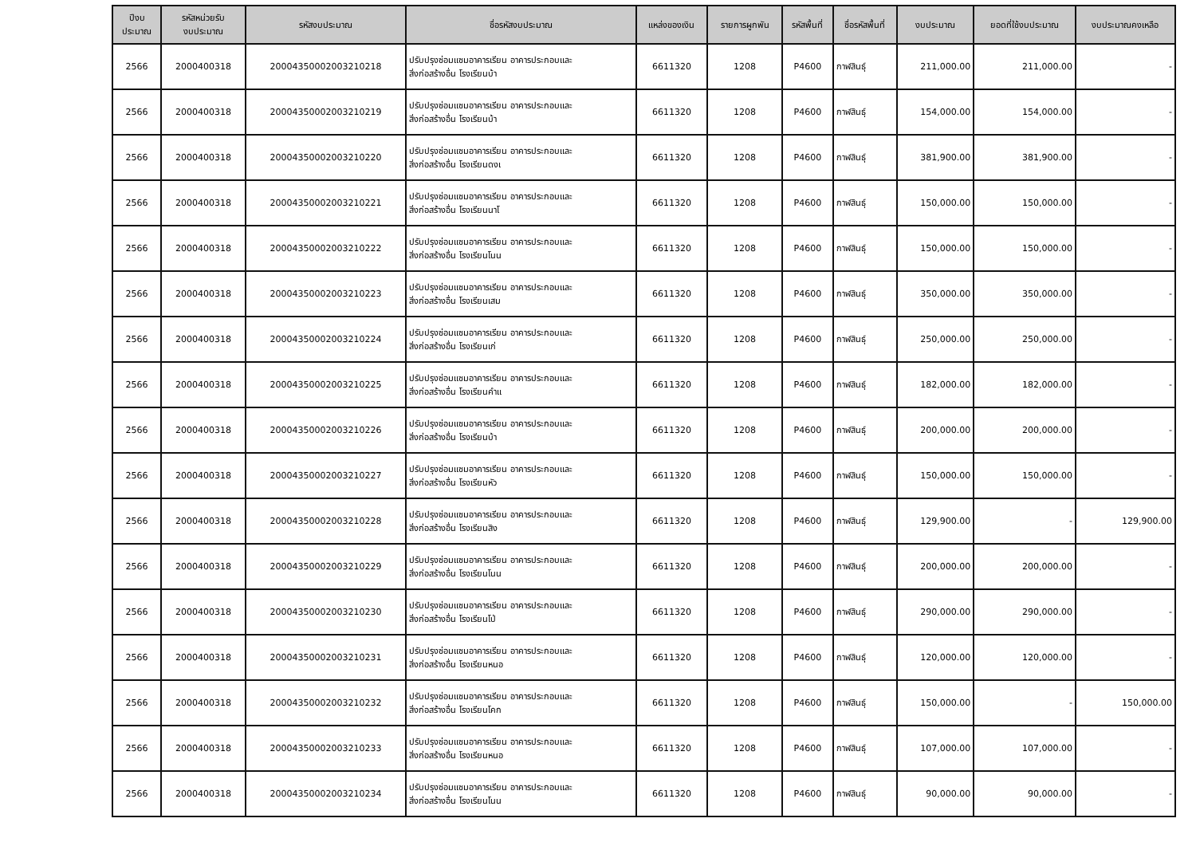| ปีงบ ประมาณ | รหัสหน่วยรับ งบประมาณ | รหัสงบประมาณ | ชื่อรหัสงบประมาณ | แหล่งของเงิน | รายการผูกพัน | รหัสพื้นที่ | ชื่อรหัสพื้นที่ | งบประมาณ | ยอดที่ใช้งบประมาณ | งบประมาณคงเหลือ |
| --- | --- | --- | --- | --- | --- | --- | --- | --- | --- | --- |
| 2566 | 2000400318 | 20004350002003210218 | ปรับปรุงซ่อมแซมอาคารเรียน อาคารประกอบและ สิ่งก่อสร้างอื่น โรงเรียนบ้า | 6611320 | 1208 | P4600 | กาฬสินธุ์ | 211,000.00 | 211,000.00 | - |
| 2566 | 2000400318 | 20004350002003210219 | ปรับปรุงซ่อมแซมอาคารเรียน อาคารประกอบและ สิ่งก่อสร้างอื่น โรงเรียนบ้า | 6611320 | 1208 | P4600 | กาฬสินธุ์ | 154,000.00 | 154,000.00 | - |
| 2566 | 2000400318 | 20004350002003210220 | ปรับปรุงซ่อมแซมอาคารเรียน อาคารประกอบและ สิ่งก่อสร้างอื่น โรงเรียนดงเ | 6611320 | 1208 | P4600 | กาฬสินธุ์ | 381,900.00 | 381,900.00 | - |
| 2566 | 2000400318 | 20004350002003210221 | ปรับปรุงซ่อมแซมอาคารเรียน อาคารประกอบและ สิ่งก่อสร้างอื่น โรงเรียนนาโ | 6611320 | 1208 | P4600 | กาฬสินธุ์ | 150,000.00 | 150,000.00 | - |
| 2566 | 2000400318 | 20004350002003210222 | ปรับปรุงซ่อมแซมอาคารเรียน อาคารประกอบและ สิ่งก่อสร้างอื่น โรงเรียนโนน | 6611320 | 1208 | P4600 | กาฬสินธุ์ | 150,000.00 | 150,000.00 | - |
| 2566 | 2000400318 | 20004350002003210223 | ปรับปรุงซ่อมแซมอาคารเรียน อาคารประกอบและ สิ่งก่อสร้างอื่น โรงเรียนเสม | 6611320 | 1208 | P4600 | กาฬสินธุ์ | 350,000.00 | 350,000.00 | - |
| 2566 | 2000400318 | 20004350002003210224 | ปรับปรุงซ่อมแซมอาคารเรียน อาคารประกอบและ สิ่งก่อสร้างอื่น โรงเรียนเก่ | 6611320 | 1208 | P4600 | กาฬสินธุ์ | 250,000.00 | 250,000.00 | - |
| 2566 | 2000400318 | 20004350002003210225 | ปรับปรุงซ่อมแซมอาคารเรียน อาคารประกอบและ สิ่งก่อสร้างอื่น โรงเรียนคำแ | 6611320 | 1208 | P4600 | กาฬสินธุ์ | 182,000.00 | 182,000.00 | - |
| 2566 | 2000400318 | 20004350002003210226 | ปรับปรุงซ่อมแซมอาคารเรียน อาคารประกอบและ สิ่งก่อสร้างอื่น โรงเรียนบ้า | 6611320 | 1208 | P4600 | กาฬสินธุ์ | 200,000.00 | 200,000.00 | - |
| 2566 | 2000400318 | 20004350002003210227 | ปรับปรุงซ่อมแซมอาคารเรียน อาคารประกอบและ สิ่งก่อสร้างอื่น โรงเรียนหัว | 6611320 | 1208 | P4600 | กาฬสินธุ์ | 150,000.00 | 150,000.00 | - |
| 2566 | 2000400318 | 20004350002003210228 | ปรับปรุงซ่อมแซมอาคารเรียน อาคารประกอบและ สิ่งก่อสร้างอื่น โรงเรียนสิง | 6611320 | 1208 | P4600 | กาฬสินธุ์ | 129,900.00 | - | 129,900.00 |
| 2566 | 2000400318 | 20004350002003210229 | ปรับปรุงซ่อมแซมอาคารเรียน อาคารประกอบและ สิ่งก่อสร้างอื่น โรงเรียนโนน | 6611320 | 1208 | P4600 | กาฬสินธุ์ | 200,000.00 | 200,000.00 | - |
| 2566 | 2000400318 | 20004350002003210230 | ปรับปรุงซ่อมแซมอาคารเรียน อาคารประกอบและ สิ่งก่อสร้างอื่น โรงเรียนโป่ | 6611320 | 1208 | P4600 | กาฬสินธุ์ | 290,000.00 | 290,000.00 | - |
| 2566 | 2000400318 | 20004350002003210231 | ปรับปรุงซ่อมแซมอาคารเรียน อาคารประกอบและ สิ่งก่อสร้างอื่น โรงเรียนหนอ | 6611320 | 1208 | P4600 | กาฬสินธุ์ | 120,000.00 | 120,000.00 | - |
| 2566 | 2000400318 | 20004350002003210232 | ปรับปรุงซ่อมแซมอาคารเรียน อาคารประกอบและ สิ่งก่อสร้างอื่น โรงเรียนโคก | 6611320 | 1208 | P4600 | กาฬสินธุ์ | 150,000.00 | - | 150,000.00 |
| 2566 | 2000400318 | 20004350002003210233 | ปรับปรุงซ่อมแซมอาคารเรียน อาคารประกอบและ สิ่งก่อสร้างอื่น โรงเรียนหนอ | 6611320 | 1208 | P4600 | กาฬสินธุ์ | 107,000.00 | 107,000.00 | - |
| 2566 | 2000400318 | 20004350002003210234 | ปรับปรุงซ่อมแซมอาคารเรียน อาคารประกอบและ สิ่งก่อสร้างอื่น โรงเรียนโนน | 6611320 | 1208 | P4600 | กาฬสินธุ์ | 90,000.00 | 90,000.00 | - |